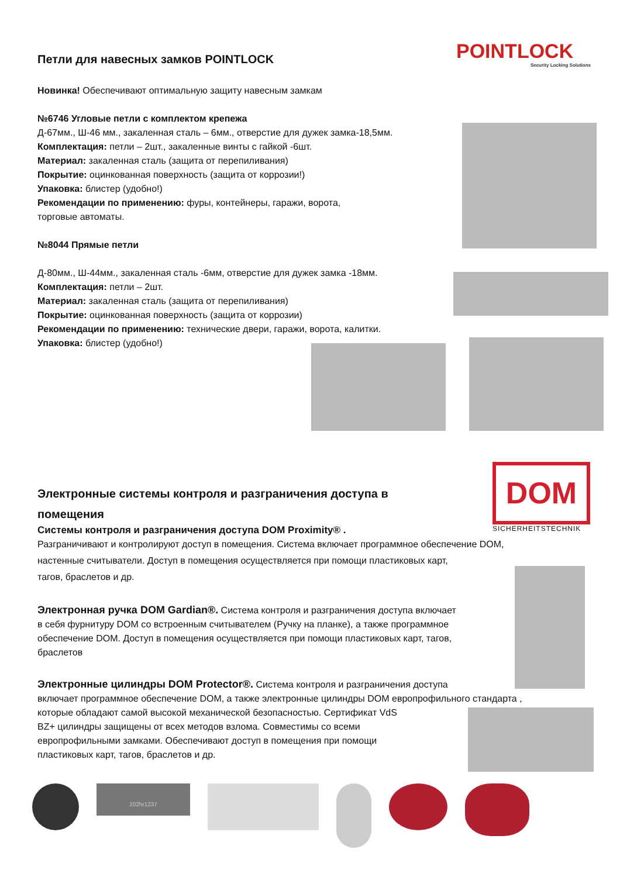POINTLOCK
Security Locking Solutions
DOM
SICHERHEITSTECHNIK
Петли для навесных замков POINTLOCK
Новинка! Обеспечивают оптимальную защиту навесным замкам
№6746 Угловые петли с комплектом крепежа
Д-67мм., Ш-46 мм., закаленная сталь – 6мм., отверстие для дужек замка-18,5мм.
Комплектация: петли – 2шт., закаленные винты с гайкой -6шт.
Материал: закаленная сталь (защита от перепиливания)
Покрытие: оцинкованная поверхность (защита от коррозии!)
Упаковка: блистер (удобно!)
Рекомендации по применению: фуры, контейнеры, гаражи, ворота,
торговые автоматы.
№8044 Прямые петли
Д-80мм., Ш-44мм., закаленная сталь -6мм, отверстие для дужек замка -18мм.
Комплектация: петли – 2шт.
Материал: закаленная сталь (защита от перепиливания)
Покрытие: оцинкованная поверхность (защита от коррозии)
Рекомендации по применению: технические двери, гаражи, ворота, калитки.
Упаковка: блистер (удобно!)
Электронные системы контроля и разграничения доступа в
помещения
Системы контроля и разграничения доступа DOM Proximity® .
Разграничивают и контролируют доступ в помещения. Система включает программное обеспечение DOM,
настенные считыватели. Доступ в помещения осуществляется при помощи пластиковых карт,
тагов, браслетов и др.
Электронная ручка DOM Gardian®. Система контроля и разграничения доступа включает
в себя фурнитуру DOM со встроенным считывателем (Ручку на планке), а также программное
обеспечение DOM. Доступ в помещения осуществляется при помощи пластиковых карт, тагов,
браслетов
Электронные цилиндры DOM Protector®. Система контроля и разграничения доступа
включает программное обеспечение DOM, а также электронные цилиндры DOM европрофильного стандарта ,
которые обладают самой высокой механической безопасностью. Сертификат VdS
BZ+ цилиндры защищены от всех методов взлома. Совместимы со всеми
европрофильными замками. Обеспечивают доступ в помещения при помощи
пластиковых карт, тагов, браслетов и др.
202hr1237